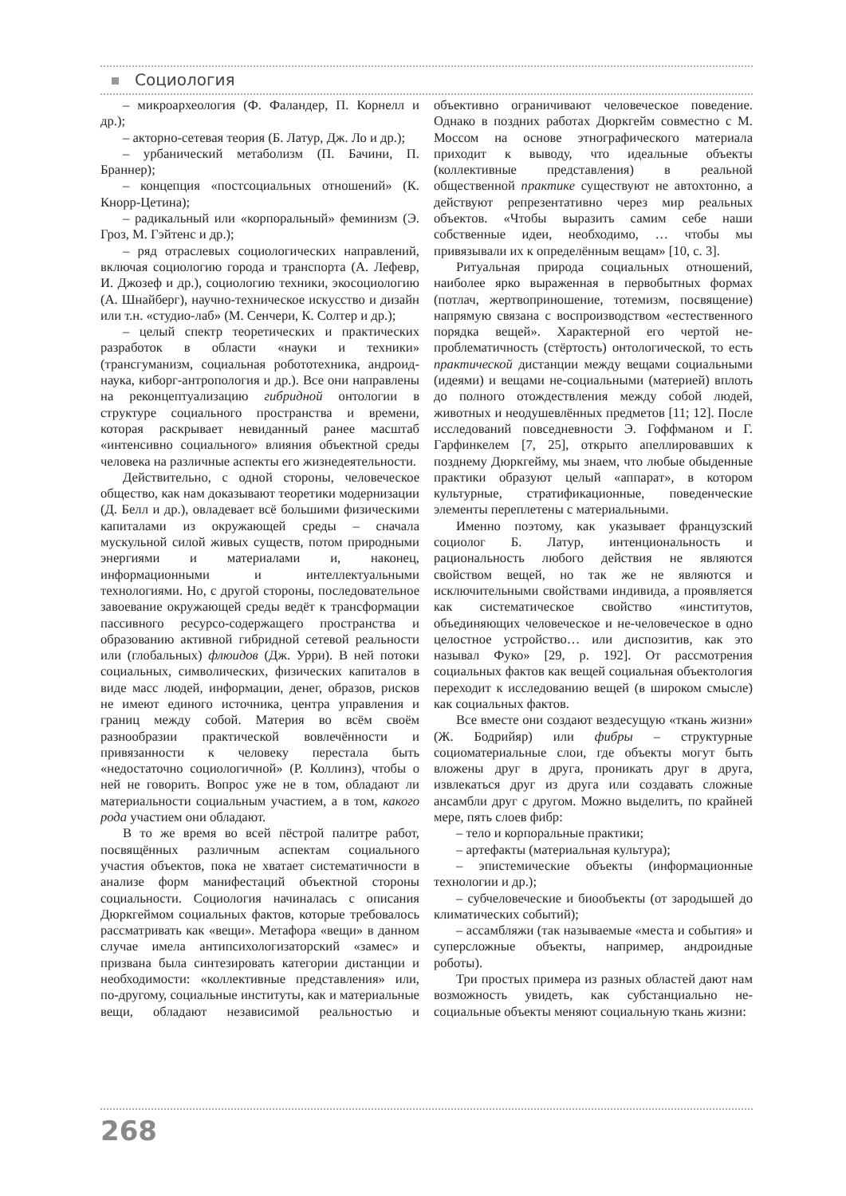Социология
– микроархеология (Ф. Фаландер, П. Корнелл и др.);
– акторно-сетевая теория (Б. Латур, Дж. Ло и др.);
– урбанический метаболизм (П. Бачини, П. Браннер);
– концепция «постсоциальных отношений» (К. Кнорр-Цетина);
– радикальный или «корпоральный» феминизм (Э. Гроз, М. Гэйтенс и др.);
– ряд отраслевых социологических направлений, включая социологию города и транспорта (А. Лефевр, И. Джозеф и др.), социологию техники, экосоциологию (А. Шнайберг), научно-техническое искусство и дизайн или т.н. «студио-лаб» (М. Сенчери, К. Солтер и др.);
– целый спектр теоретических и практических разработок в области «науки и техники» (трансгуманизм, социальная робототехника, андроид-наука, киборг-антропология и др.). Все они направлены на реконцептуализацию гибридной онтологии в структуре социального пространства и времени, которая раскрывает невиданный ранее масштаб «интенсивно социального» влияния объектной среды человека на различные аспекты его жизнедеятельности.
Действительно, с одной стороны, человеческое общество, как нам доказывают теоретики модернизации (Д. Белл и др.), овладевает всё большими физическими капиталами из окружающей среды – сначала мускульной силой живых существ, потом природными энергиями и материалами и, наконец, информационными и интеллектуальными технологиями. Но, с другой стороны, последовательное завоевание окружающей среды ведёт к трансформации пассивного ресурсо-содержащего пространства и образованию активной гибридной сетевой реальности или (глобальных) флюидов (Дж. Урри). В ней потоки социальных, символических, физических капиталов в виде масс людей, информации, денег, образов, рисков не имеют единого источника, центра управления и границ между собой. Материя во всём своём разнообразии практической вовлечённости и привязанности к человеку перестала быть «недостаточно социологичной» (Р. Коллинз), чтобы о ней не говорить. Вопрос уже не в том, обладают ли материальности социальным участием, а в том, какого рода участием они обладают.
В то же время во всей пёстрой палитре работ, посвящённых различным аспектам социального участия объектов, пока не хватает систематичности в анализе форм манифестаций объектной стороны социальности. Социология начиналась с описания Дюркгеймом социальных фактов, которые требовалось рассматривать как «вещи». Метафора «вещи» в данном случае имела антипсихологизаторский «замес» и призвана была синтезировать категории дистанции и необходимости: «коллективные представления» или, по-другому, социальные институты, как и материальные вещи, обладают независимой реальностью и объективно ограничивают человеческое поведение. Однако в поздних работах Дюркгейм совместно с М. Моссом на основе этнографического материала приходит к выводу, что идеальные объекты (коллективные представления) в реальной общественной практике существуют не автохтонно, а действуют репрезентативно через мир реальных объектов. «Чтобы выразить самим себе наши собственные идеи, необходимо, … чтобы мы привязывали их к определённым вещам» [10, с. 3].
Ритуальная природа социальных отношений, наиболее ярко выраженная в первобытных формах (потлач, жертвоприношение, тотемизм, посвящение) напрямую связана с воспроизводством «естественного порядка вещей». Характерной его чертой не-проблематичность (стёртость) онтологической, то есть практической дистанции между вещами социальными (идеями) и вещами не-социальными (материей) вплоть до полного отождествления между собой людей, животных и неодушевлённых предметов [11; 12]. После исследований повседневности Э. Гоффманом и Г. Гарфинкелем [7, 25], открыто апеллировавших к позднему Дюркгейму, мы знаем, что любые обыденные практики образуют целый «аппарат», в котором культурные, стратификационные, поведенческие элементы переплетены с материальными.
Именно поэтому, как указывает французский социолог Б. Латур, интенциональность и рациональность любого действия не являются свойством вещей, но так же не являются и исключительными свойствами индивида, а проявляется как систематическое свойство «институтов, объединяющих человеческое и не-человеческое в одно целостное устройство… или диспозитив, как это называл Фуко» [29, p. 192]. От рассмотрения социальных фактов как вещей социальная объектология переходит к исследованию вещей (в широком смысле) как социальных фактов.
Все вместе они создают вездесущую «ткань жизни» (Ж. Бодрийяр) или фибры – структурные социоматериальные слои, где объекты могут быть вложены друг в друга, проникать друг в друга, извлекаться друг из друга или создавать сложные ансамбли друг с другом. Можно выделить, по крайней мере, пять слоев фибр:
– тело и корпоральные практики;
– артефакты (материальная культура);
– эпистемические объекты (информационные технологии и др.);
– субчеловеческие и биообъекты (от зародышей до климатических событий);
– ассамбляжи (так называемые «места и события» и суперсложные объекты, например, андроидные роботы).
Три простых примера из разных областей дают нам возможность увидеть, как субстанциально не-социальные объекты меняют социальную ткань жизни:
268